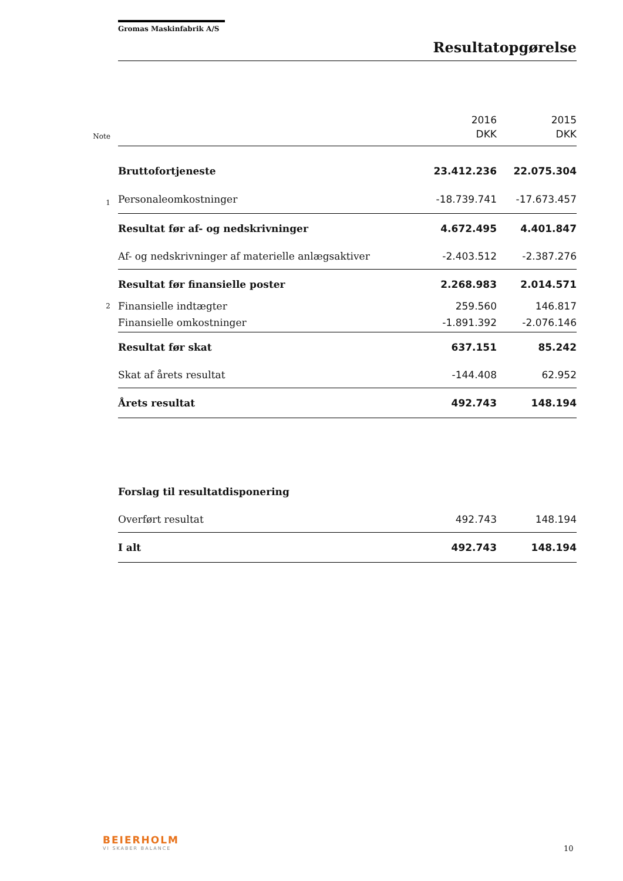Gromas Maskinfabrik A/S
Resultatopgørelse
| | | 2016 | 2015 |
| Note | | DKK | DKK |
| | Bruttofortjeneste | 23.412.236 | 22.075.304 |
| 1 | Personaleomkostninger | -18.739.741 | -17.673.457 |
| | Resultat før af- og nedskrivninger | 4.672.495 | 4.401.847 |
| | Af- og nedskrivninger af materielle anlægsaktiver | -2.403.512 | -2.387.276 |
| | Resultat før finansielle poster | 2.268.983 | 2.014.571 |
| 2 | Finansielle indtægter | 259.560 | 146.817 |
| | Finansielle omkostninger | -1.891.392 | -2.076.146 |
| | Resultat før skat | 637.151 | 85.242 |
| | Skat af årets resultat | -144.408 | 62.952 |
| | Årets resultat | 492.743 | 148.194 |
| | Forslag til resultatdisponering | | |
| | Overført resultat | 492.743 | 148.194 |
| | I alt | 492.743 | 148.194 |
BEIERHOLM
VI SKABER BALANCE
10